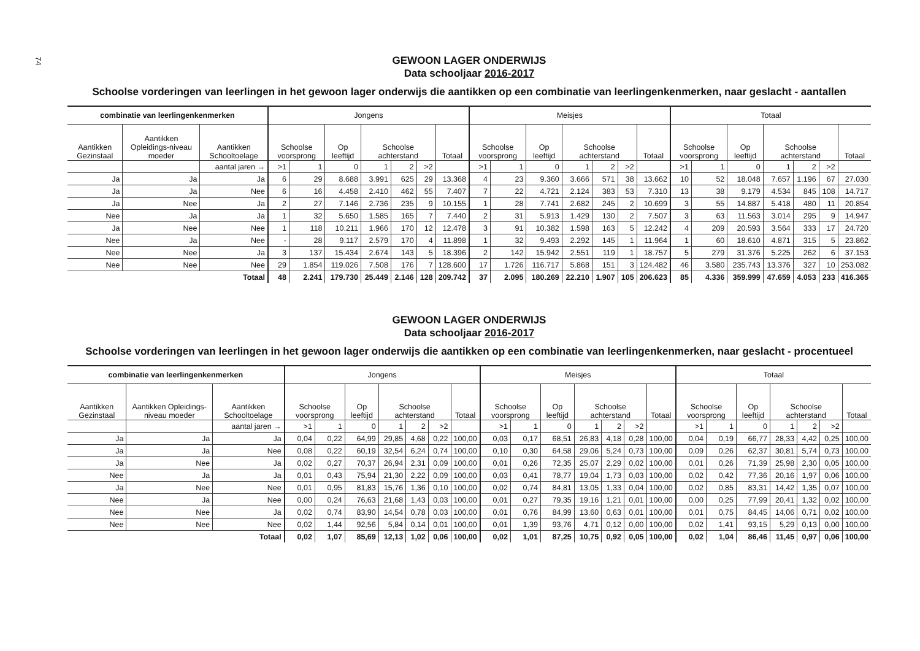74
GEWOON LAGER ONDERWIJS
Data schooljaar 2016-2017
Schoolse vorderingen van leerlingen in het gewoon lager onderwijs die aantikken op een combinatie van leerlingenkenmerken, naar geslacht - aantallen
| combinatie van leerlingenkenmerken | | | Jongens | | | | | | | Meisjes | | | | | | | Totaal | | | | | | |
| --- | --- | --- | --- | --- | --- | --- | --- | --- | --- | --- | --- | --- | --- | --- | --- | --- | --- | --- | --- | --- | --- | --- | --- |
| Aantikken Gezinstaal | Aantikken Opleidings-niveau moeder | Aantikken Schooltoelage | Schoolse voorsprong | | Op leeftijd | Schoolse achterstand | | | Totaal | Schoolse voorsprong | | Op leeftijd | Schoolse achterstand | | | Totaal | Schoolse voorsprong | | Op leeftijd | Schoolse achterstand | | | Totaal |
| | | aantal jaren → | >1 | 1 | 0 | 1 | 2 | >2 | | >1 | 1 | 0 | 1 | 2 | >2 | | >1 | 1 | 0 | 1 | 2 | >2 | |
| Ja | Ja | Ja | 6 | 29 | 8.688 | 3.991 | 625 | 29 | 13.368 | 4 | 23 | 9.360 | 3.666 | 571 | 38 | 13.662 | 10 | 52 | 18.048 | 7.657 | 1.196 | 67 | 27.030 |
| Ja | Ja | Nee | 6 | 16 | 4.458 | 2.410 | 462 | 55 | 7.407 | 7 | 22 | 4.721 | 2.124 | 383 | 53 | 7.310 | 13 | 38 | 9.179 | 4.534 | 845 | 108 | 14.717 |
| Ja | Nee | Ja | 2 | 27 | 7.146 | 2.736 | 235 | 9 | 10.155 | 1 | 28 | 7.741 | 2.682 | 245 | 2 | 10.699 | 3 | 55 | 14.887 | 5.418 | 480 | 11 | 20.854 |
| Nee | Ja | Ja | 1 | 32 | 5.650 | 1.585 | 165 | 7 | 7.440 | 2 | 31 | 5.913 | 1.429 | 130 | 2 | 7.507 | 3 | 63 | 11.563 | 3.014 | 295 | 9 | 14.947 |
| Ja | Nee | Nee | 1 | 118 | 10.211 | 1.966 | 170 | 12 | 12.478 | 3 | 91 | 10.382 | 1.598 | 163 | 5 | 12.242 | 4 | 209 | 20.593 | 3.564 | 333 | 17 | 24.720 |
| Nee | Ja | Nee | - | 28 | 9.117 | 2.579 | 170 | 4 | 11.898 | 1 | 32 | 9.493 | 2.292 | 145 | 1 | 11.964 | 1 | 60 | 18.610 | 4.871 | 315 | 5 | 23.862 |
| Nee | Nee | Ja | 3 | 137 | 15.434 | 2.674 | 143 | 5 | 18.396 | 2 | 142 | 15.942 | 2.551 | 119 | 1 | 18.757 | 5 | 279 | 31.376 | 5.225 | 262 | 6 | 37.153 |
| Nee | Nee | Nee | 29 | 1.854 | 119.026 | 7.508 | 176 | 7 | 128.600 | 17 | 1.726 | 116.717 | 5.868 | 151 | 3 | 124.482 | 46 | 3.580 | 235.743 | 13.376 | 327 | 10 | 253.082 |
| | | Totaal | 48 | 2.241 | 179.730 | 25.449 | 2.146 | 128 | 209.742 | 37 | 2.095 | 180.269 | 22.210 | 1.907 | 105 | 206.623 | 85 | 4.336 | 359.999 | 47.659 | 4.053 | 233 | 416.365 |
GEWOON LAGER ONDERWIJS
Data schooljaar 2016-2017
Schoolse vorderingen van leerlingen in het gewoon lager onderwijs die aantikken op een combinatie van leerlingenkenmerken, naar geslacht - procentueel
| combinatie van leerlingenkenmerken | | | Jongens | | | | | | | Meisjes | | | | | | | Totaal | | | | | | |
| --- | --- | --- | --- | --- | --- | --- | --- | --- | --- | --- | --- | --- | --- | --- | --- | --- | --- | --- | --- | --- | --- | --- | --- |
| Aantikken Gezinstaal | Aantikken Opleidings-niveau moeder | Aantikken Schooltoelage | Schoolse voorsprong | | Op leeftijd | Schoolse achterstand | | | Totaal | Schoolse voorsprong | | Op leeftijd | Schoolse achterstand | | | Totaal | Schoolse voorsprong | | Op leeftijd | Schoolse achterstand | | | Totaal |
| | | aantal jaren → | >1 | 1 | 0 | 1 | 2 | >2 | | >1 | 1 | 0 | 1 | 2 | >2 | | >1 | 1 | 0 | 1 | 2 | >2 | |
| Ja | Ja | Ja | 0,04 | 0,22 | 64,99 | 29,85 | 4,68 | 0,22 | 100,00 | 0,03 | 0,17 | 68,51 | 26,83 | 4,18 | 0,28 | 100,00 | 0,04 | 0,19 | 66,77 | 28,33 | 4,42 | 0,25 | 100,00 |
| Ja | Ja | Nee | 0,08 | 0,22 | 60,19 | 32,54 | 6,24 | 0,74 | 100,00 | 0,10 | 0,30 | 64,58 | 29,06 | 5,24 | 0,73 | 100,00 | 0,09 | 0,26 | 62,37 | 30,81 | 5,74 | 0,73 | 100,00 |
| Ja | Nee | Ja | 0,02 | 0,27 | 70,37 | 26,94 | 2,31 | 0,09 | 100,00 | 0,01 | 0,26 | 72,35 | 25,07 | 2,29 | 0,02 | 100,00 | 0,01 | 0,26 | 71,39 | 25,98 | 2,30 | 0,05 | 100,00 |
| Nee | Ja | Ja | 0,01 | 0,43 | 75,94 | 21,30 | 2,22 | 0,09 | 100,00 | 0,03 | 0,41 | 78,77 | 19,04 | 1,73 | 0,03 | 100,00 | 0,02 | 0,42 | 77,36 | 20,16 | 1,97 | 0,06 | 100,00 |
| Ja | Nee | Nee | 0,01 | 0,95 | 81,83 | 15,76 | 1,36 | 0,10 | 100,00 | 0,02 | 0,74 | 84,81 | 13,05 | 1,33 | 0,04 | 100,00 | 0,02 | 0,85 | 83,31 | 14,42 | 1,35 | 0,07 | 100,00 |
| Nee | Ja | Nee | 0,00 | 0,24 | 76,63 | 21,68 | 1,43 | 0,03 | 100,00 | 0,01 | 0,27 | 79,35 | 19,16 | 1,21 | 0,01 | 100,00 | 0,00 | 0,25 | 77,99 | 20,41 | 1,32 | 0,02 | 100,00 |
| Nee | Nee | Ja | 0,02 | 0,74 | 83,90 | 14,54 | 0,78 | 0,03 | 100,00 | 0,01 | 0,76 | 84,99 | 13,60 | 0,63 | 0,01 | 100,00 | 0,01 | 0,75 | 84,45 | 14,06 | 0,71 | 0,02 | 100,00 |
| Nee | Nee | Nee | 0,02 | 1,44 | 92,56 | 5,84 | 0,14 | 0,01 | 100,00 | 0,01 | 1,39 | 93,76 | 4,71 | 0,12 | 0,00 | 100,00 | 0,02 | 1,41 | 93,15 | 5,29 | 0,13 | 0,00 | 100,00 |
| | | Totaal | 0,02 | 1,07 | 85,69 | 12,13 | 1,02 | 0,06 | 100,00 | 0,02 | 1,01 | 87,25 | 10,75 | 0,92 | 0,05 | 100,00 | 0,02 | 1,04 | 86,46 | 11,45 | 0,97 | 0,06 | 100,00 |